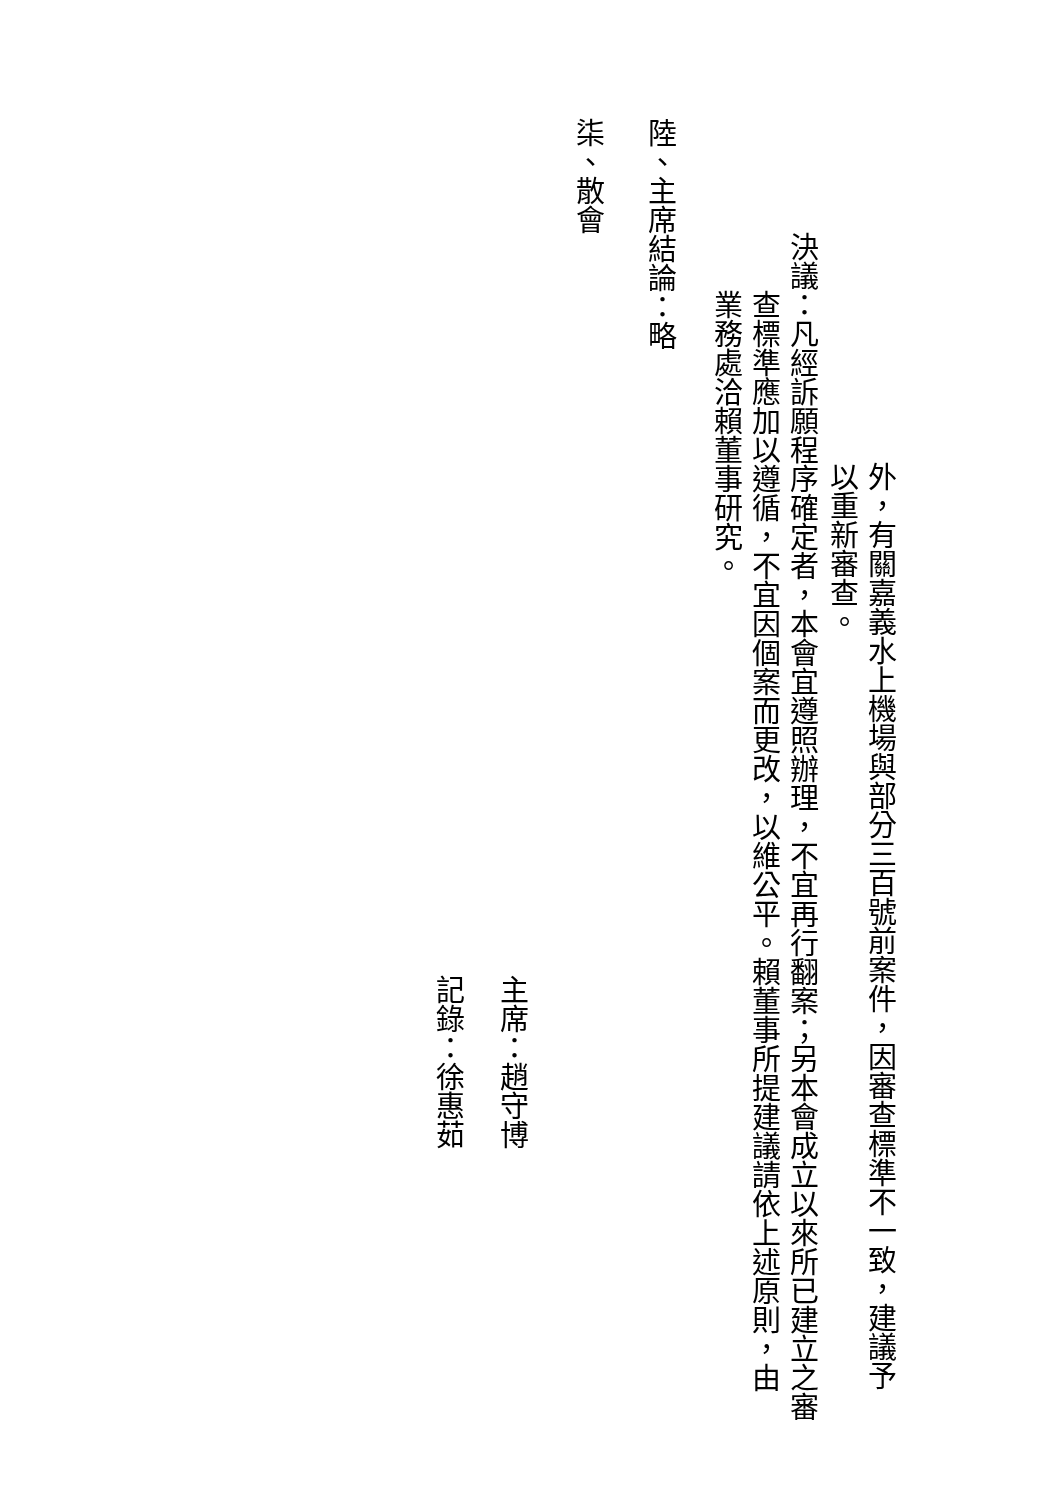外，有關嘉義水上機場與部分三百號前案件，因審查標準不一致，建議予
以重新審查。
決議：凡經訴願程序確定者，本會宜遵照辦理，不宜再行翻案；另本會成立以來所已建立之審
查標準應加以遵循，不宜因個案而更改，以維公平。賴董事所提建議請依上述原則，由
業務處洽賴董事研究。
陸、主席結論：略
柒、散會
主席：趙守博
記錄：徐惠茹